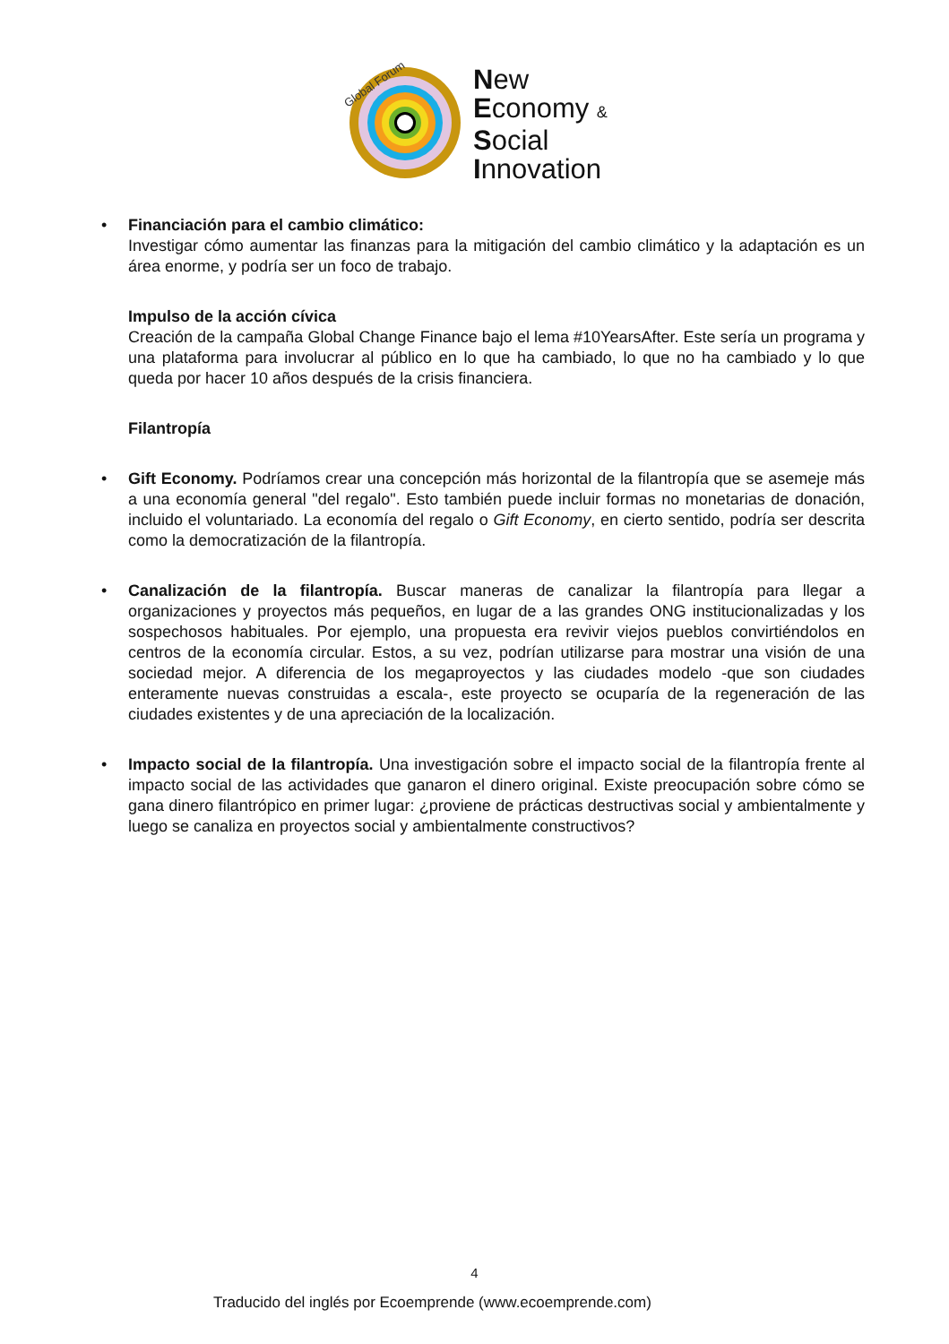Global Forum
New
Economy &
Social
Innovation
•
Financiación para el cambio climático:
Investigar cómo aumentar las finanzas para la mitigación del cambio climático y la adaptación es un área enorme, y podría ser un foco de trabajo.
Impulso de la acción cívica
Creación de la campaña Global Change Finance bajo el lema #10YearsAfter. Este sería un programa y una plataforma para involucrar al público en lo que ha cambiado, lo que no ha cambiado y lo que queda por hacer 10 años después de la crisis financiera.
Filantropía
•
Gift Economy. Podríamos crear una concepción más horizontal de la filantropía que se asemeje más a una economía general "del regalo". Esto también puede incluir formas no monetarias de donación, incluido el voluntariado. La economía del regalo o Gift Economy, en cierto sentido, podría ser descrita como la democratización de la filantropía.
•
Canalización de la filantropía. Buscar maneras de canalizar la filantropía para llegar a organizaciones y proyectos más pequeños, en lugar de a las grandes ONG institucionalizadas y los sospechosos habituales. Por ejemplo, una propuesta era revivir viejos pueblos convirtiéndolos en centros de la economía circular. Estos, a su vez, podrían utilizarse para mostrar una visión de una sociedad mejor. A diferencia de los megaproyectos y las ciudades modelo -que son ciudades enteramente nuevas construidas a escala-, este proyecto se ocuparía de la regeneración de las ciudades existentes y de una apreciación de la localización.
•
Impacto social de la filantropía. Una investigación sobre el impacto social de la filantropía frente al impacto social de las actividades que ganaron el dinero original. Existe preocupación sobre cómo se gana dinero filantrópico en primer lugar: ¿proviene de prácticas destructivas social y ambientalmente y luego se canaliza en proyectos social y ambientalmente constructivos?
4
Traducido del inglés por Ecoemprende (www.ecoemprende.com)